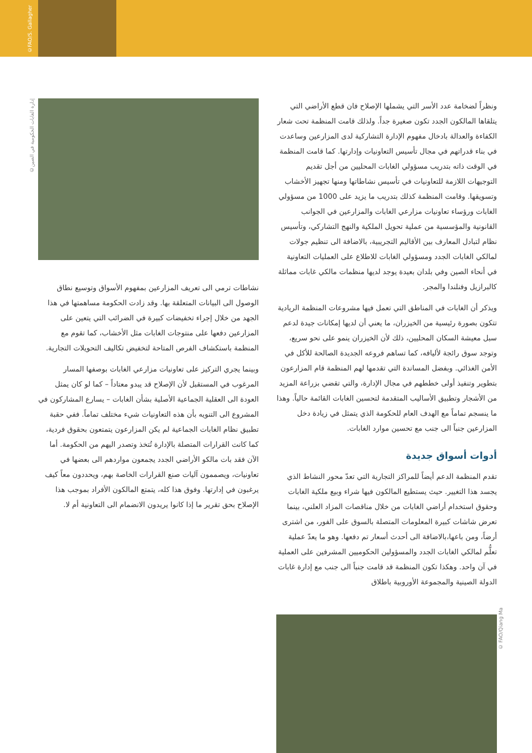©FAO/S. Gallagher
©إدارة الغابات الحكومية في الصين
© FAO/Qiang Ma
نشاطات ترمي الى تعريف المزارعين بمفهوم الأسواق وتوسيع نطاق الوصول الى البيانات المتعلقة بها. وقد زادت الحكومة مساهمتها في هذا الجهد من خلال إجراء تخفيضات كبيرة في الضرائب التي يتعين على المزارعين دفعها على منتوجات الغابات مثل الأخشاب، كما تقوم مع المنظمة باستكشاف الفرص المتاحة لتخفيض تكاليف التحويلات التجارية.
وبينما يجري التركيز على تعاونيات مزارعي الغابات بوصفها المسار المرغوب في المستقبل لأن الإصلاح قد يبدو معتاداً – كما لو كان يمثل العودة الى العقلية الجماعية الأصلية بشأن الغابات – يسارع المشاركون في المشروع الى التنويه بأن هذه التعاونيات شيء مختلف تماماً. ففي حقبة تطبيق نظام الغابات الجماعية لم يكن المزارعون يتمتعون بحقوق فردية، كما كانت القرارات المتصلة بالإدارة تُتخذ وتصدر اليهم من الحكومة. أما الآن فقد بات مالكو الأراضي الجدد يجمعون مواردهم الى بعضها في تعاونيات، ويصممون آليات صنع القرارات الخاصة بهم، ويحددون معاً كيف يرغبون في إدارتها. وفوق هذا كله، يتمتع المالكون الأفراد بموجب هذا الإصلاح بحق تقرير ما إذا كانوا يريدون الانضمام الى التعاونية أم لا.
ونظراً لضخامة عدد الأسر التي يشملها الإصلاح فان قطع الأراضي التي يتلقاها المالكون الجدد تكون صغيرة جداً. ولذلك قامت المنظمة تحت شعار الكفاءة والعدالة بادخال مفهوم الإدارة التشاركية لدى المزارعين وساعدت في بناء قدراتهم في مجال تأسيس التعاونيات وإدارتها. كما قامت المنظمة في الوقت ذاته بتدريب مسؤولي الغابات المحليين من أجل تقديم التوجيهات اللازمة للتعاونيات في تأسيس نشاطاتها ومنها تجهيز الأخشاب وتسويقها. وقامت المنظمة كذلك بتدريب ما يزيد على 1000 من مسؤولي الغابات ورؤساء تعاونيات مزارعي الغابات والمزارعين في الجوانب القانونية والمؤسسية من عملية تحويل الملكية والنهج التشاركي، وتأسيس نظام لتبادل المعارف بين الأقاليم التجريبية، بالاضافة الى تنظيم جولات لمالكي الغابات الجدد ومسؤولي الغابات للاطلاع على العمليات التعاونية في أنحاء الصين وفي بلدان بعيدة يوجد لديها منظمات مالكي غابات مماثلة كالبرازيل وفنلندا والمجر.
ويذكر أن الغابات في المناطق التي تعمل فيها مشروعات المنظمة الريادية تتكون بصورة رئيسية من الخيزران، ما يعني أن لديها إمكانات جيدة لدعم سبل معيشة السكان المحليين، ذلك لأن الخيزران ينمو على نحو سريع، وتوجد سوق رائجة لأليافه، كما تساهم فروعه الجديدة الصالحة للأكل في الأمن الغذائي. وبفضل المساندة التي تقدمها لهم المنظمة قام المزارعون بتطوير وتنفيذ أولى خططهم في مجال الإدارة، والتي تقضي بزراعة المزيد من الأشجار وتطبيق الأساليب المتقدمة لتحسين الغابات القائمة حالياً. وهذا ما ينسجم تماماً مع الهدف العام للحكومة الذي يتمثل في زيادة دخل المزارعين جنباً الى جنب مع تحسين موارد الغابات.
أدوات أسواق جديدة
تقدم المنظمة الدعم أيضاً للمراكز التجارية التي تعدّ محور النشاط الذي يجسد هذا التغيير. حيث يستطيع المالكون فيها شراء وبيع ملكية الغابات وحقوق استخدام أراضي الغابات من خلال مناقصات المزاد العلني، بينما تعرض شاشات كبيرة المعلومات المتصلة بالسوق على الفور، من اشترى أرضاً، ومن باعها،بالاضافة الى أحدث أسعار تم دفعها. وهو ما يعدّ عملية تعلُّم لمالكي الغابات الجدد والمسؤولين الحكوميين المشرفين على العملية في آن واحد. وهكذا تكون المنظمة قد قامت جنباً الى جنب مع إدارة غابات الدولة الصينية والمجموعة الأوروبية باطلاق